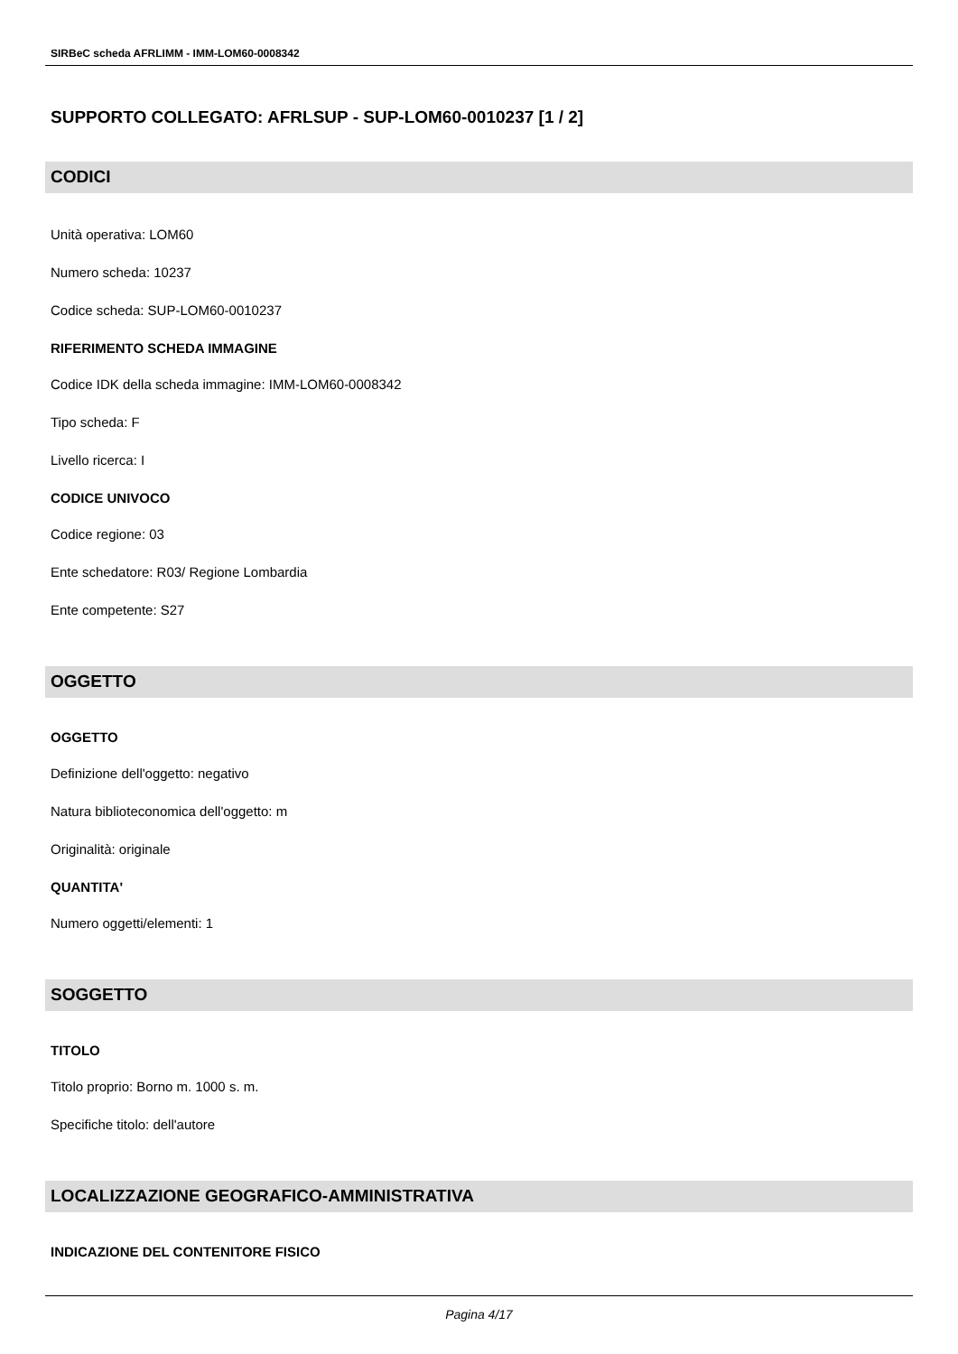SIRBeC scheda AFRLIMM - IMM-LOM60-0008342
SUPPORTO COLLEGATO: AFRLSUP - SUP-LOM60-0010237 [1 / 2]
CODICI
Unità operativa: LOM60
Numero scheda: 10237
Codice scheda: SUP-LOM60-0010237
RIFERIMENTO SCHEDA IMMAGINE
Codice IDK della scheda immagine: IMM-LOM60-0008342
Tipo scheda: F
Livello ricerca: I
CODICE UNIVOCO
Codice regione: 03
Ente schedatore: R03/ Regione Lombardia
Ente competente: S27
OGGETTO
OGGETTO
Definizione dell'oggetto: negativo
Natura biblioteconomica dell'oggetto: m
Originalità: originale
QUANTITA'
Numero oggetti/elementi: 1
SOGGETTO
TITOLO
Titolo proprio: Borno m. 1000 s. m.
Specifiche titolo: dell'autore
LOCALIZZAZIONE GEOGRAFICO-AMMINISTRATIVA
INDICAZIONE DEL CONTENITORE FISICO
Pagina 4/17